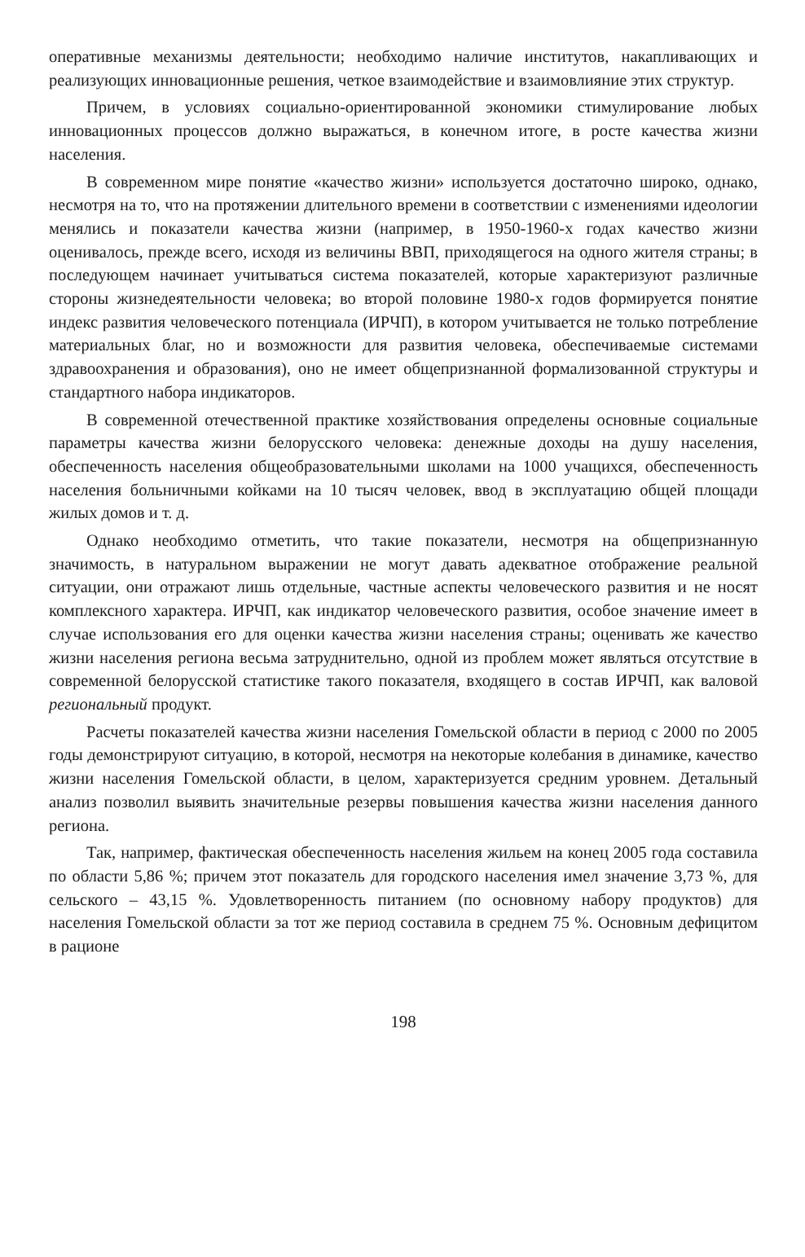оперативные механизмы деятельности; необходимо наличие институтов, накапливающих и реализующих инновационные решения, четкое взаимодействие и взаимовлияние этих структур.
Причем, в условиях социально-ориентированной экономики стимулирование любых инновационных процессов должно выражаться, в конечном итоге, в росте качества жизни населения.
В современном мире понятие «качество жизни» используется достаточно широко, однако, несмотря на то, что на протяжении длительного времени в соответствии с изменениями идеологии менялись и показатели качества жизни (например, в 1950-1960-х годах качество жизни оценивалось, прежде всего, исходя из величины ВВП, приходящегося на одного жителя страны; в последующем начинает учитываться система показателей, которые характеризуют различные стороны жизнедеятельности человека; во второй половине 1980-х годов формируется понятие индекс развития человеческого потенциала (ИРЧП), в котором учитывается не только потребление материальных благ, но и возможности для развития человека, обеспечиваемые системами здравоохранения и образования), оно не имеет общепризнанной формализованной структуры и стандартного набора индикаторов.
В современной отечественной практике хозяйствования определены основные социальные параметры качества жизни белорусского человека: денежные доходы на душу населения, обеспеченность населения общеобразовательными школами на 1000 учащихся, обеспеченность населения больничными койками на 10 тысяч человек, ввод в эксплуатацию общей площади жилых домов и т. д.
Однако необходимо отметить, что такие показатели, несмотря на общепризнанную значимость, в натуральном выражении не могут давать адекватное отображение реальной ситуации, они отражают лишь отдельные, частные аспекты человеческого развития и не носят комплексного характера. ИРЧП, как индикатор человеческого развития, особое значение имеет в случае использования его для оценки качества жизни населения страны; оценивать же качество жизни населения региона весьма затруднительно, одной из проблем может являться отсутствие в современной белорусской статистике такого показателя, входящего в состав ИРЧП, как валовой региональный продукт.
Расчеты показателей качества жизни населения Гомельской области в период с 2000 по 2005 годы демонстрируют ситуацию, в которой, несмотря на некоторые колебания в динамике, качество жизни населения Гомельской области, в целом, характеризуется средним уровнем. Детальный анализ позволил выявить значительные резервы повышения качества жизни населения данного региона.
Так, например, фактическая обеспеченность населения жильем на конец 2005 года составила по области 5,86 %; причем этот показатель для городского населения имел значение 3,73 %, для сельского – 43,15 %. Удовлетворенность питанием (по основному набору продуктов) для населения Гомельской области за тот же период составила в среднем 75 %. Основным дефицитом в рационе
198